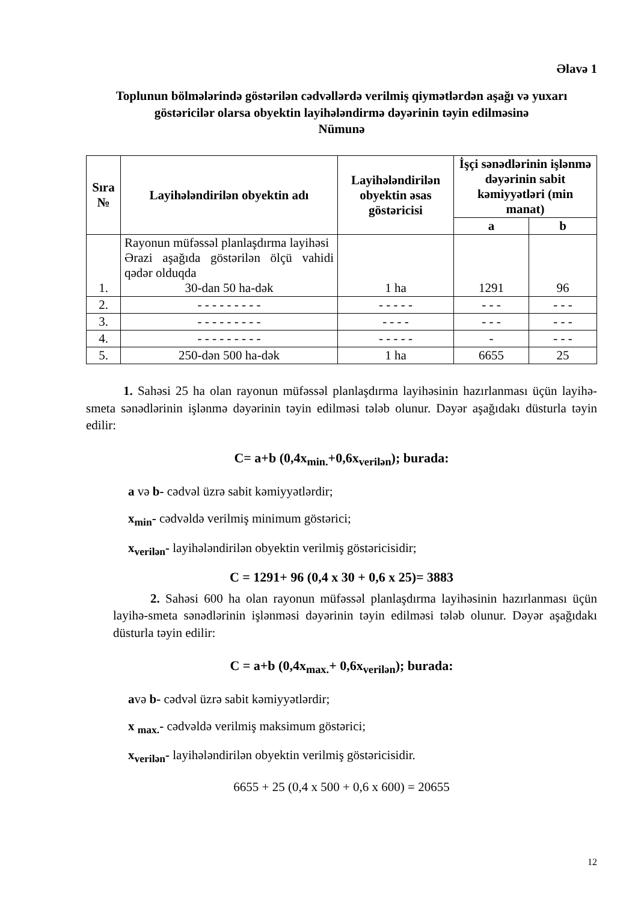Əlavə 1
Toplunun bölmələrində göstərilən cədvəllərdə verilmiş qiymətlərdən aşağı və yuxarı göstəricilər olarsa obyektin layihələndirmə dəyərinin təyin edilməsinə
Nümunə
| Sıra № | Layihələndirilən obyektin adı | Layihələndirilən obyektin əsas göstəricisi | İşçi sənədlərinin işlənmə dəyərinin sabit kəmiyyətləri (min manat) | |
| --- | --- | --- | --- | --- |
| | | | a | b |
| 1. | Rayonun müfəssəl planlaşdırma layihəsi Ərazi aşağıda göstərilən ölçü vahidi qədər olduqda 30-dan 50 ha-dək | 1 ha | 1291 | 96 |
| 2. | - - - - - - - - - | - - - - - | - - - | - - - |
| 3. | - - - - - - - - - | - - - - | - - - | - - - |
| 4. | - - - - - - - - - | - - - - - | - | - - - |
| 5. | 250-dən 500 ha-dək | 1 ha | 6655 | 25 |
1. Sahəsi 25 ha olan rayonun müfəssəl planlaşdırma layihəsinin hazırlanması üçün layihə-smeta sənədlərinin işlənmə dəyərinin təyin edilməsi tələb olunur. Dəyər aşağıdakı düsturla təyin edilir:
C= a+b (0,4x<sub>min.</sub>+0,6x<sub>verilən</sub>); burada:
a və b- cədvəl üzrə sabit kəmiyyətlərdir;
x<sub>min</sub>- cədvəldə verilmiş minimum göstərici;
x<sub>verilən</sub>- layihələndirilən obyektin verilmiş göstəricisidir;
C = 1291+ 96 (0,4 x 30 + 0,6 x 25)= 3883
2. Sahəsi 600 ha olan rayonun müfəssəl planlaşdırma layihəsinin hazırlanması üçün layihə-smeta sənədlərinin işlənməsi dəyərinin təyin edilməsi tələb olunur. Dəyər aşağıdakı düsturla təyin edilir:
C = a+b (0,4x<sub>max.</sub>+ 0,6x<sub>verilən</sub>); burada:
avə b- cədvəl üzrə sabit kəmiyyətlərdir;
x <sub>max.</sub>- cədvəldə verilmiş maksimum göstərici;
x<sub>verilən</sub>- layihələndirilən obyektin verilmiş göstəricisidir.
6655 + 25 (0,4 x 500 + 0,6 x 600) = 20655
12